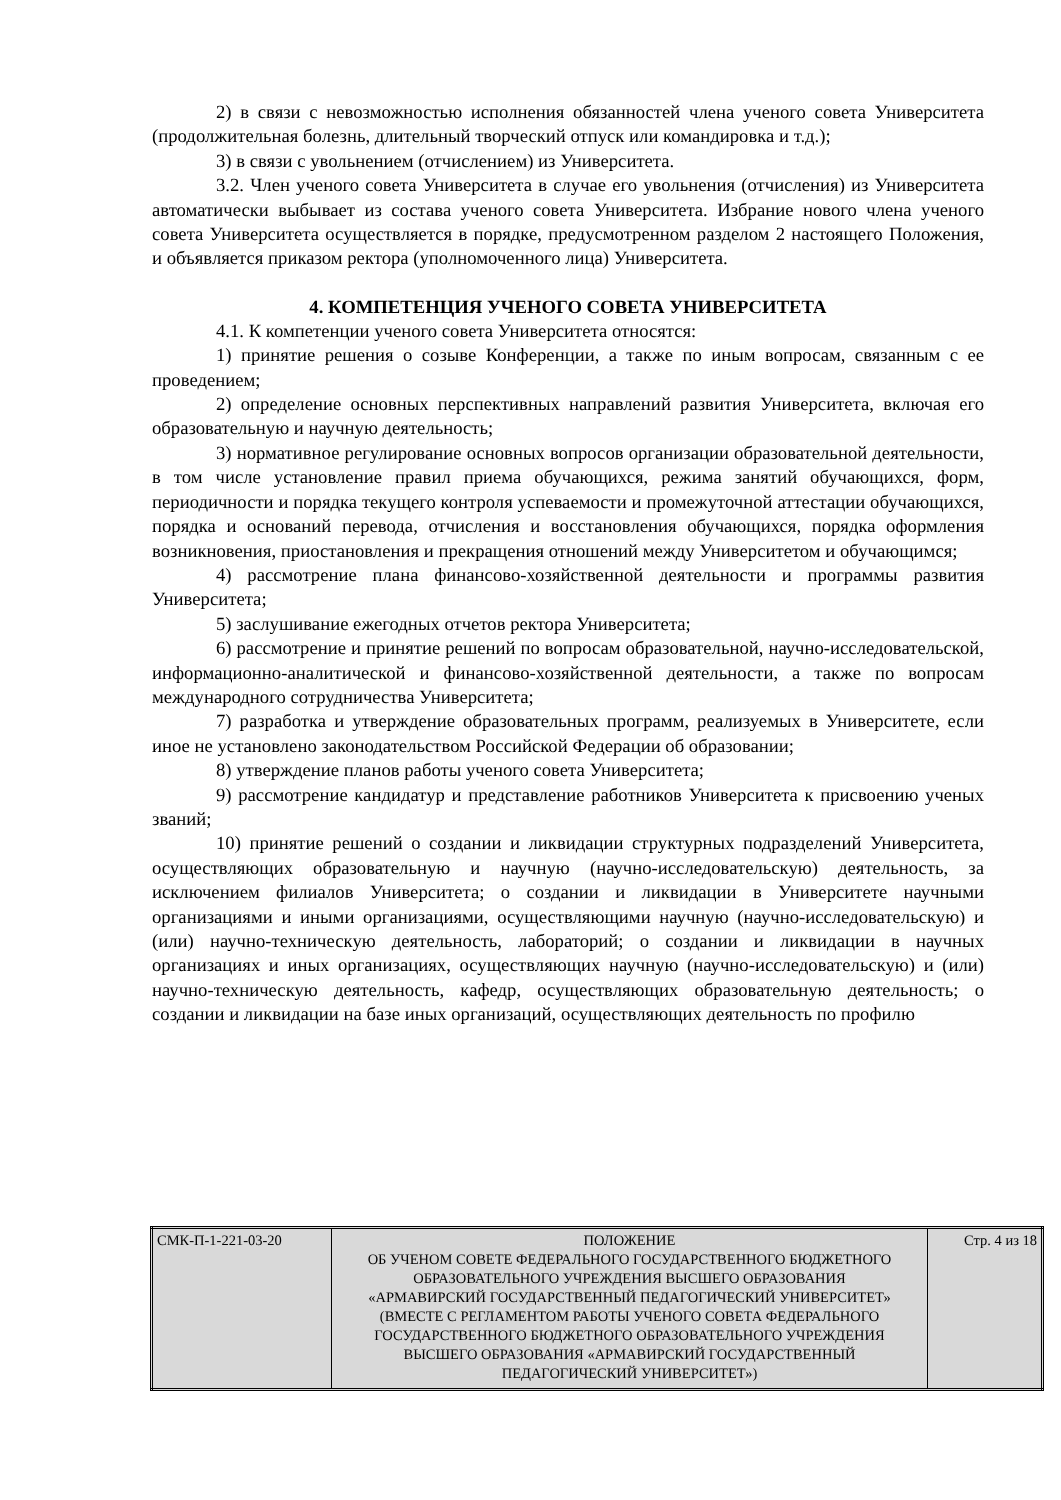2) в связи с невозможностью исполнения обязанностей члена ученого совета Университета (продолжительная болезнь, длительный творческий отпуск или командировка и т.д.);
3) в связи с увольнением (отчислением) из Университета.
3.2. Член ученого совета Университета в случае его увольнения (отчисления) из Университета автоматически выбывает из состава ученого совета Университета. Избрание нового члена ученого совета Университета осуществляется в порядке, предусмотренном разделом 2 настоящего Положения, и объявляется приказом ректора (уполномоченного лица) Университета.
4. КОМПЕТЕНЦИЯ УЧЕНОГО СОВЕТА УНИВЕРСИТЕТА
4.1. К компетенции ученого совета Университета относятся:
1) принятие решения о созыве Конференции, а также по иным вопросам, связанным с ее проведением;
2) определение основных перспективных направлений развития Университета, включая его образовательную и научную деятельность;
3) нормативное регулирование основных вопросов организации образовательной деятельности, в том числе установление правил приема обучающихся, режима занятий обучающихся, форм, периодичности и порядка текущего контроля успеваемости и промежуточной аттестации обучающихся, порядка и оснований перевода, отчисления и восстановления обучающихся, порядка оформления возникновения, приостановления и прекращения отношений между Университетом и обучающимся;
4) рассмотрение плана финансово-хозяйственной деятельности и программы развития Университета;
5) заслушивание ежегодных отчетов ректора Университета;
6) рассмотрение и принятие решений по вопросам образовательной, научно-исследовательской, информационно-аналитической и финансово-хозяйственной деятельности, а также по вопросам международного сотрудничества Университета;
7) разработка и утверждение образовательных программ, реализуемых в Университете, если иное не установлено законодательством Российской Федерации об образовании;
8) утверждение планов работы ученого совета Университета;
9) рассмотрение кандидатур и представление работников Университета к присвоению ученых званий;
10) принятие решений о создании и ликвидации структурных подразделений Университета, осуществляющих образовательную и научную (научно-исследовательскую) деятельность, за исключением филиалов Университета; о создании и ликвидации в Университете научными организациями и иными организациями, осуществляющими научную (научно-исследовательскую) и (или) научно-техническую деятельность, лабораторий; о создании и ликвидации в научных организациях и иных организациях, осуществляющих научную (научно-исследовательскую) и (или) научно-техническую деятельность, кафедр, осуществляющих образовательную деятельность; о создании и ликвидации на базе иных организаций, осуществляющих деятельность по профилю
| СМК-П-1-221-03-20 | ПОЛОЖЕНИЕ ОБ УЧЕНОМ СОВЕТЕ ФЕДЕРАЛЬНОГО ГОСУДАРСТВЕННОГО БЮДЖЕТНОГО ОБРАЗОВАТЕЛЬНОГО УЧРЕЖДЕНИЯ ВЫСШЕГО ОБРАЗОВАНИЯ «АРМАВИРСКИЙ ГОСУДАРСТВЕННЫЙ ПЕДАГОГИЧЕСКИЙ УНИВЕРСИТЕТ» (ВМЕСТЕ С РЕГЛАМЕНТОМ РАБОТЫ УЧЕНОГО СОВЕТА ФЕДЕРАЛЬНОГО ГОСУДАРСТВЕННОГО БЮДЖЕТНОГО ОБРАЗОВАТЕЛЬНОГО УЧРЕЖДЕНИЯ ВЫСШЕГО ОБРАЗОВАНИЯ «АРМАВИРСКИЙ ГОСУДАРСТВЕННЫЙ ПЕДАГОГИЧЕСКИЙ УНИВЕРСИТЕТ») | Стр. 4 из 18 |